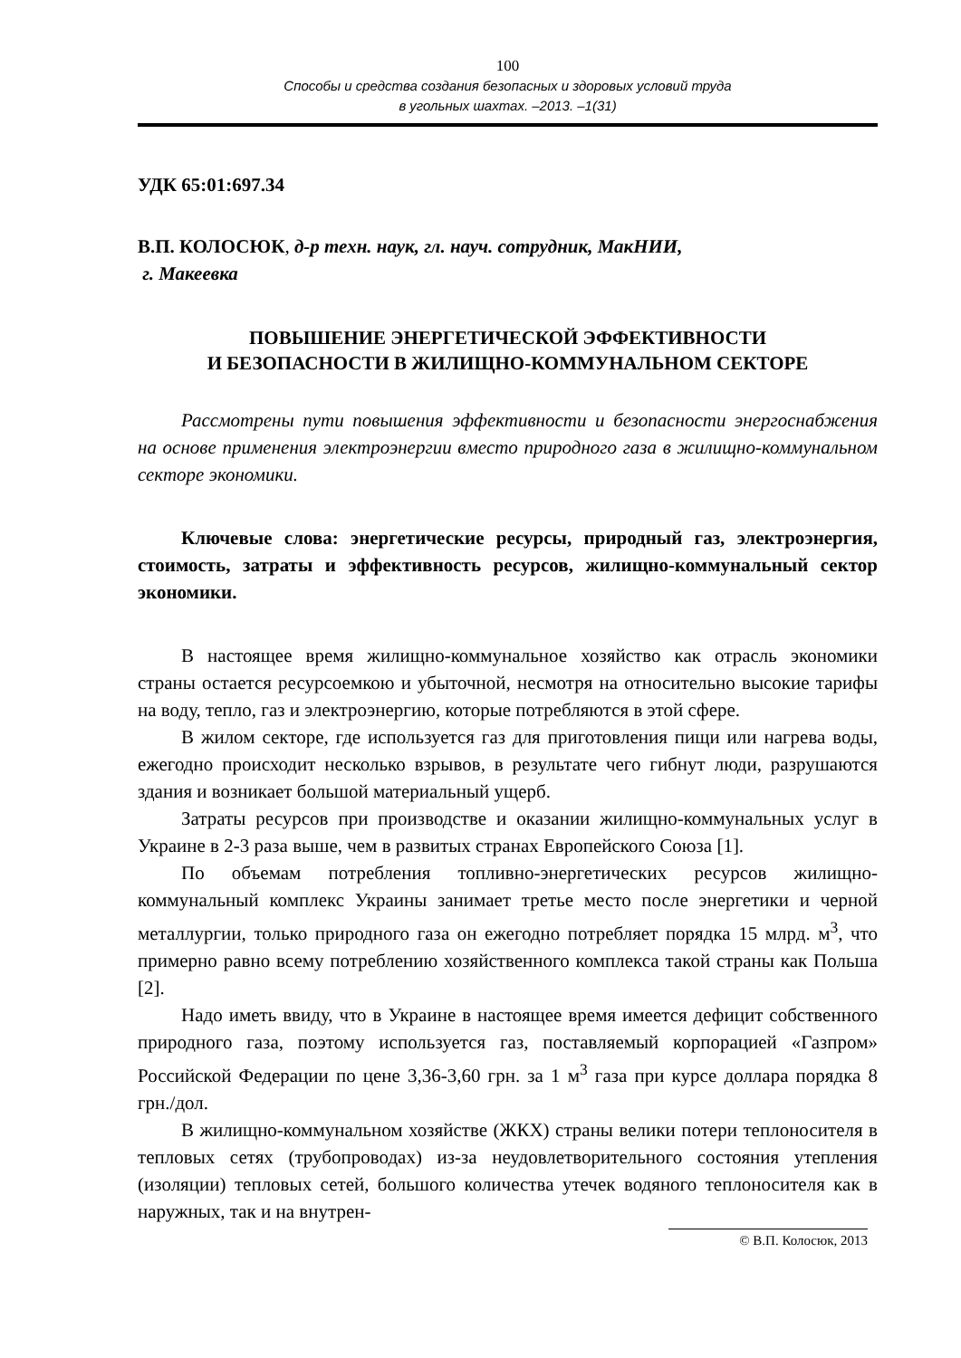100
Способы и средства создания безопасных и здоровых условий труда
в угольных шахтах. –2013. –1(31)
УДК 65:01:697.34
В.П. КОЛОСЮК, д-р техн. наук, гл. науч. сотрудник, МакНИИ,
г. Макеевка
ПОВЫШЕНИЕ ЭНЕРГЕТИЧЕСКОЙ ЭФФЕКТИВНОСТИ
И БЕЗОПАСНОСТИ В ЖИЛИЩНО-КОММУНАЛЬНОМ СЕКТОРЕ
Рассмотрены пути повышения эффективности и безопасности энергоснабжения на основе применения электроэнергии вместо природного газа в жилищно-коммунальном секторе экономики.
Ключевые слова: энергетические ресурсы, природный газ, электроэнергия, стоимость, затраты и эффективность ресурсов, жилищно-коммунальный сектор экономики.
В настоящее время жилищно-коммунальное хозяйство как отрасль экономики страны остается ресурсоемкою и убыточной, несмотря на относительно высокие тарифы на воду, тепло, газ и электроэнергию, которые потребляются в этой сфере.
В жилом секторе, где используется газ для приготовления пищи или нагрева воды, ежегодно происходит несколько взрывов, в результате чего гибнут люди, разрушаются здания и возникает большой материальный ущерб.
Затраты ресурсов при производстве и оказании жилищно-коммунальных услуг в Украине в 2-3 раза выше, чем в развитых странах Европейского Союза [1].
По объемам потребления топливно-энергетических ресурсов жилищно-коммунальный комплекс Украины занимает третье место после энергетики и черной металлургии, только природного газа он ежегодно потребляет порядка 15 млрд. м<sup>3</sup>, что примерно равно всему потреблению хозяйственного комплекса такой страны как Польша [2].
Надо иметь ввиду, что в Украине в настоящее время имеется дефицит собственного природного газа, поэтому используется газ, поставляемый корпорацией «Газпром» Российской Федерации по цене 3,36-3,60 грн. за 1 м<sup>3</sup> газа при курсе доллара порядка 8 грн./дол.
В жилищно-коммунальном хозяйстве (ЖКХ) страны велики потери теплоносителя в тепловых сетях (трубопроводах) из-за неудовлетворительного состояния утепления (изоляции) тепловых сетей, большого количества утечек водяного теплоносителя как в наружных, так и на внутрен-
© В.П. Колосюк, 2013